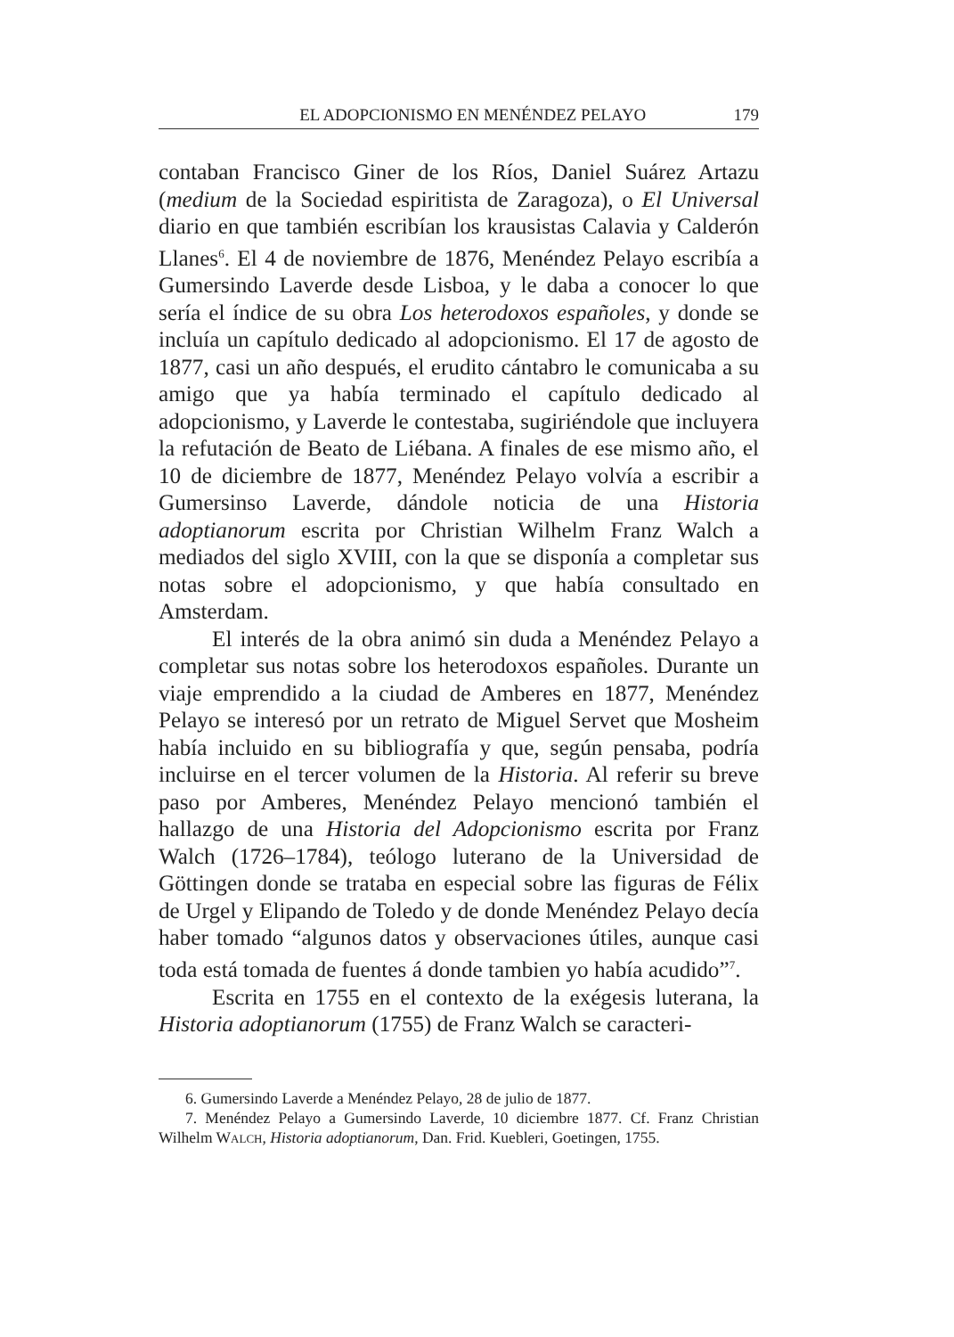EL ADOPCIONISMO EN MENÉNDEZ PELAYO 179
contaban Francisco Giner de los Ríos, Daniel Suárez Artazu (medium de la Sociedad espiritista de Zaragoza), o El Universal diario en que también escribían los krausistas Calavia y Calderón Llanes<sup>6</sup>. El 4 de noviembre de 1876, Menéndez Pelayo escribía a Gumersindo Laverde desde Lisboa, y le daba a conocer lo que sería el índice de su obra Los heterodoxos españoles, y donde se incluía un capítulo dedicado al adopcionismo. El 17 de agosto de 1877, casi un año después, el erudito cántabro le comunicaba a su amigo que ya había terminado el capítulo dedicado al adopcionismo, y Laverde le contestaba, sugiriéndole que incluyera la refutación de Beato de Liébana. A finales de ese mismo año, el 10 de diciembre de 1877, Menéndez Pelayo volvía a escribir a Gumersinso Laverde, dándole noticia de una Historia adoptianorum escrita por Christian Wilhelm Franz Walch a mediados del siglo XVIII, con la que se disponía a completar sus notas sobre el adopcionismo, y que había consultado en Amsterdam.
El interés de la obra animó sin duda a Menéndez Pelayo a completar sus notas sobre los heterodoxos españoles. Durante un viaje emprendido a la ciudad de Amberes en 1877, Menéndez Pelayo se interesó por un retrato de Miguel Servet que Mosheim había incluido en su bibliografía y que, según pensaba, podría incluirse en el tercer volumen de la Historia. Al referir su breve paso por Amberes, Menéndez Pelayo mencionó también el hallazgo de una Historia del Adopcionismo escrita por Franz Walch (1726–1784), teólogo luterano de la Universidad de Göttingen donde se trataba en especial sobre las figuras de Félix de Urgel y Elipando de Toledo y de donde Menéndez Pelayo decía haber tomado “algunos datos y observaciones útiles, aunque casi toda está tomada de fuentes á donde tambien yo había acudido”<sup>7</sup>.
Escrita en 1755 en el contexto de la exégesis luterana, la Historia adoptianorum (1755) de Franz Walch se caracteri-
6. Gumersindo Laverde a Menéndez Pelayo, 28 de julio de 1877.
7. Menéndez Pelayo a Gumersindo Laverde, 10 diciembre 1877. Cf. Franz Christian Wilhelm WALCH, Historia adoptianorum, Dan. Frid. Kuebleri, Goetingen, 1755.